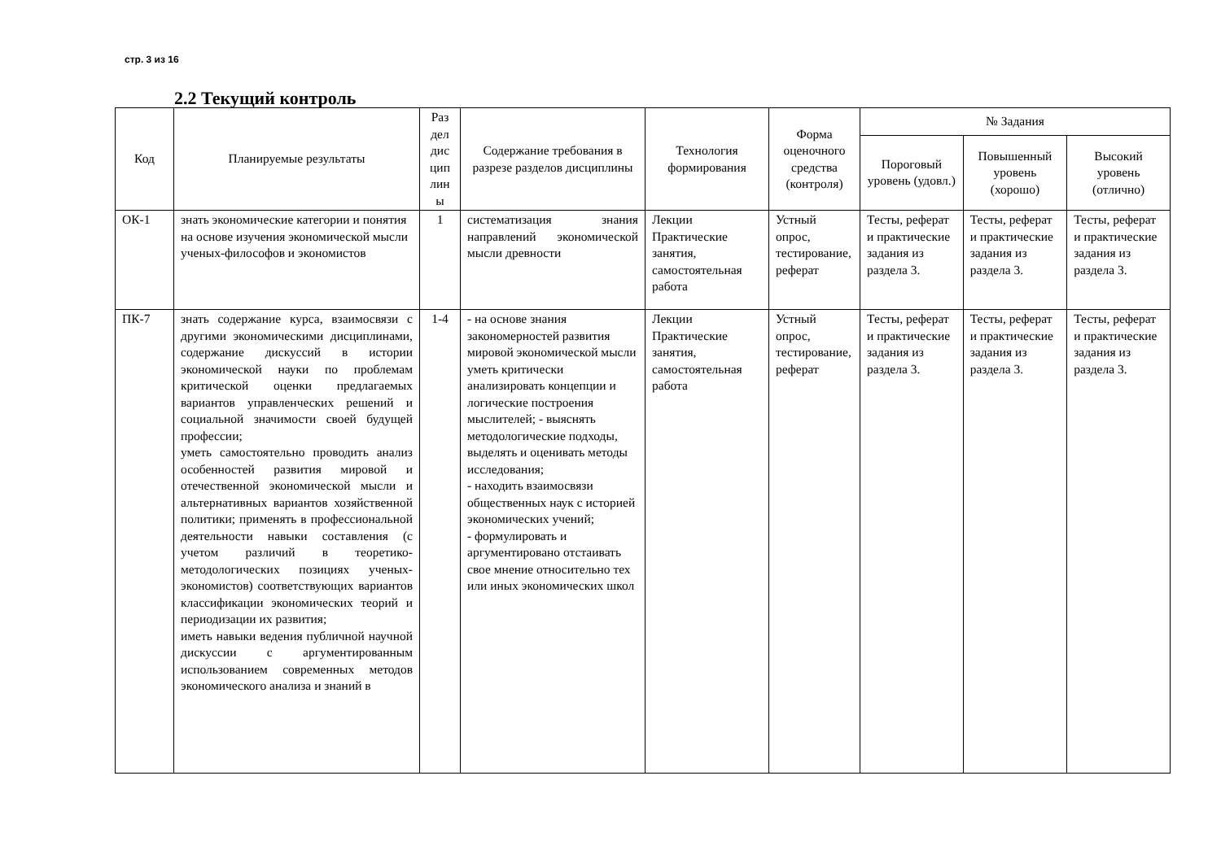стр. 3 из 16
2.2 Текущий контроль
| Код | Планируемые результаты | Раз дел дис цип лин ы | Содержание требования в разрезе разделов дисциплины | Технология формирования | Форма оценочного средства (контроля) | № Задания | | |
| --- | --- | --- | --- | --- | --- | --- | --- | --- |
| | | | | | | Пороговый уровень (удовл.) | Повышенный уровень (хорошо) | Высокий уровень (отлично) |
| ОК-1 | знать экономические категории и понятия на основе изучения экономической мысли ученых-философов и экономистов | 1 | систематизация знания направлений экономической мысли древности | Лекции Практические занятия, самостоятельная работа | Устный опрос, тестирование, реферат | Тесты, реферат и практические задания из раздела 3. | Тесты, реферат и практические задания из раздела 3. | Тесты, реферат и практические задания из раздела 3. |
| ПК-7 | знать содержание курса, взаимосвязи с другими экономическими дисциплинами, содержание дискуссий в истории экономической науки по проблемам критической оценки предлагаемых вариантов управленческих решений и социальной значимости своей будущей профессии; уметь самостоятельно проводить анализ особенностей развития мировой и отечественной экономической мысли и альтернативных вариантов хозяйственной политики; применять в профессиональной деятельности навыки составления (с учетом различий в теоретико-методологических позициях ученых-экономистов) соответствующих вариантов классификации экономических теорий и периодизации их развития; иметь навыки ведения публичной научной дискуссии с аргументированным использованием современных методов экономического анализа и знаний в | 1-4 | - на основе знания закономерностей развития мировой экономической мысли уметь критически анализировать концепции и логические построения мыслителей; - выяснять методологические подходы, выделять и оценивать методы исследования; - находить взаимосвязи общественных наук с историей экономических учений; - формулировать и аргументировано отстаивать свое мнение относительно тех или иных экономических школ | Лекции Практические занятия, самостоятельная работа | Устный опрос, тестирование, реферат | Тесты, реферат и практические задания из раздела 3. | Тесты, реферат и практические задания из раздела 3. | Тесты, реферат и практические задания из раздела 3. |